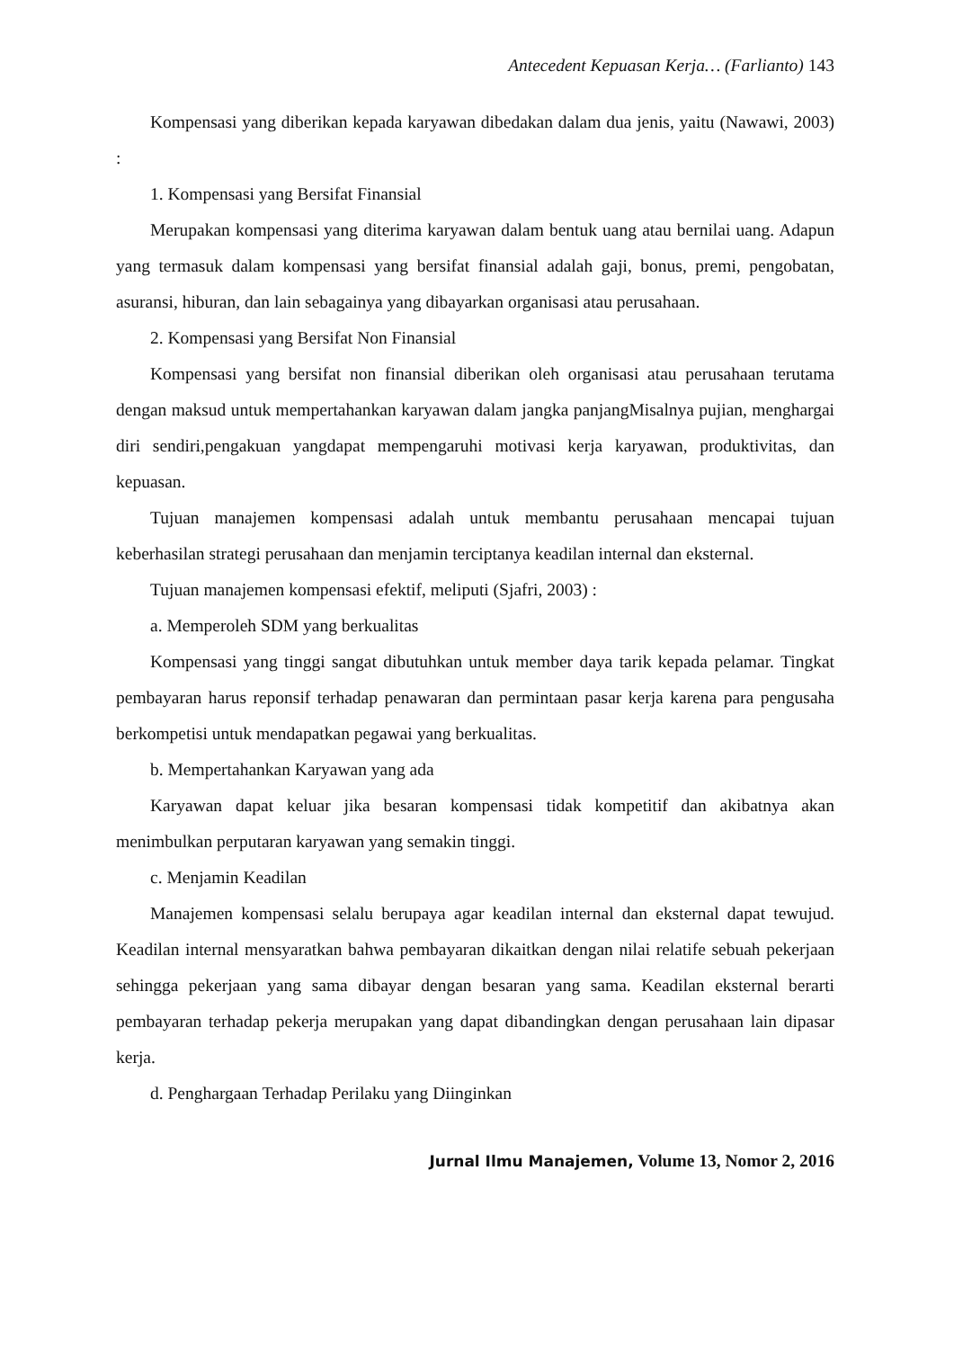Antecedent Kepuasan Kerja… (Farlianto) 143
Kompensasi yang diberikan kepada karyawan dibedakan dalam dua jenis, yaitu (Nawawi, 2003) :
1. Kompensasi yang Bersifat Finansial
Merupakan kompensasi yang diterima karyawan dalam bentuk uang atau bernilai uang. Adapun yang termasuk dalam kompensasi yang bersifat finansial adalah gaji, bonus, premi, pengobatan, asuransi, hiburan, dan lain sebagainya yang dibayarkan organisasi atau perusahaan.
2. Kompensasi yang Bersifat Non Finansial
Kompensasi yang bersifat non finansial diberikan oleh organisasi atau perusahaan terutama dengan maksud untuk mempertahankan karyawan dalam jangka panjangMisalnya pujian, menghargai diri sendiri,pengakuan yangdapat mempengaruhi motivasi kerja karyawan, produktivitas, dan kepuasan.
Tujuan manajemen kompensasi adalah untuk membantu perusahaan mencapai tujuan keberhasilan strategi perusahaan dan menjamin terciptanya keadilan internal dan eksternal.
Tujuan manajemen kompensasi efektif, meliputi (Sjafri, 2003) :
a. Memperoleh SDM yang berkualitas
Kompensasi yang tinggi sangat dibutuhkan untuk member daya tarik kepada pelamar. Tingkat pembayaran harus reponsif terhadap penawaran dan permintaan pasar kerja karena para pengusaha berkompetisi untuk mendapatkan pegawai yang berkualitas.
b. Mempertahankan Karyawan yang ada
Karyawan dapat keluar jika besaran kompensasi tidak kompetitif dan akibatnya akan menimbulkan perputaran karyawan yang semakin tinggi.
c. Menjamin Keadilan
Manajemen kompensasi selalu berupaya agar keadilan internal dan eksternal dapat tewujud. Keadilan internal mensyaratkan bahwa pembayaran dikaitkan dengan nilai relatife sebuah pekerjaan sehingga pekerjaan yang sama dibayar dengan besaran yang sama. Keadilan eksternal berarti pembayaran terhadap pekerja merupakan yang dapat dibandingkan dengan perusahaan lain dipasar kerja.
d. Penghargaan Terhadap Perilaku yang Diinginkan
Jurnal Ilmu Manajemen, Volume 13, Nomor 2, 2016